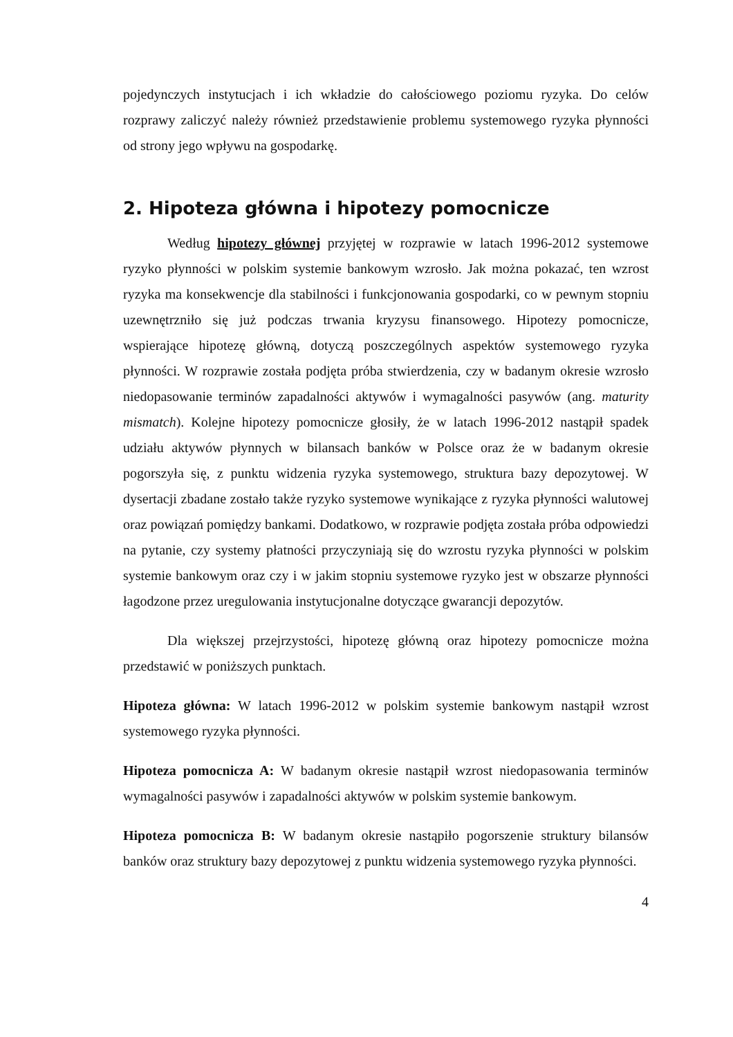pojedynczych instytucjach i ich wkładzie do całościowego poziomu ryzyka. Do celów rozprawy zaliczyć należy również przedstawienie problemu systemowego ryzyka płynności od strony jego wpływu na gospodarkę.
2. Hipoteza główna i hipotezy pomocnicze
Według hipotezy głównej przyjętej w rozprawie w latach 1996-2012 systemowe ryzyko płynności w polskim systemie bankowym wzrosło. Jak można pokazać, ten wzrost ryzyka ma konsekwencje dla stabilności i funkcjonowania gospodarki, co w pewnym stopniu uzewnętrzniło się już podczas trwania kryzysu finansowego. Hipotezy pomocnicze, wspierające hipotezę główną, dotyczą poszczególnych aspektów systemowego ryzyka płynności. W rozprawie została podjęta próba stwierdzenia, czy w badanym okresie wzrosło niedopasowanie terminów zapadalności aktywów i wymagalności pasywów (ang. maturity mismatch). Kolejne hipotezy pomocnicze głosiły, że w latach 1996-2012 nastąpił spadek udziału aktywów płynnych w bilansach banków w Polsce oraz że w badanym okresie pogorszyła się, z punktu widzenia ryzyka systemowego, struktura bazy depozytowej. W dysertacji zbadane zostało także ryzyko systemowe wynikające z ryzyka płynności walutowej oraz powiązań pomiędzy bankami. Dodatkowo, w rozprawie podjęta została próba odpowiedzi na pytanie, czy systemy płatności przyczyniają się do wzrostu ryzyka płynności w polskim systemie bankowym oraz czy i w jakim stopniu systemowe ryzyko jest w obszarze płynności łagodzone przez uregulowania instytucjonalne dotyczące gwarancji depozytów.
Dla większej przejrzystości, hipotezę główną oraz hipotezy pomocnicze można przedstawić w poniższych punktach.
Hipoteza główna: W latach 1996-2012 w polskim systemie bankowym nastąpił wzrost systemowego ryzyka płynności.
Hipoteza pomocnicza A: W badanym okresie nastąpił wzrost niedopasowania terminów wymagalności pasywów i zapadalności aktywów w polskim systemie bankowym.
Hipoteza pomocnicza B: W badanym okresie nastąpiło pogorszenie struktury bilansów banków oraz struktury bazy depozytowej z punktu widzenia systemowego ryzyka płynności.
4